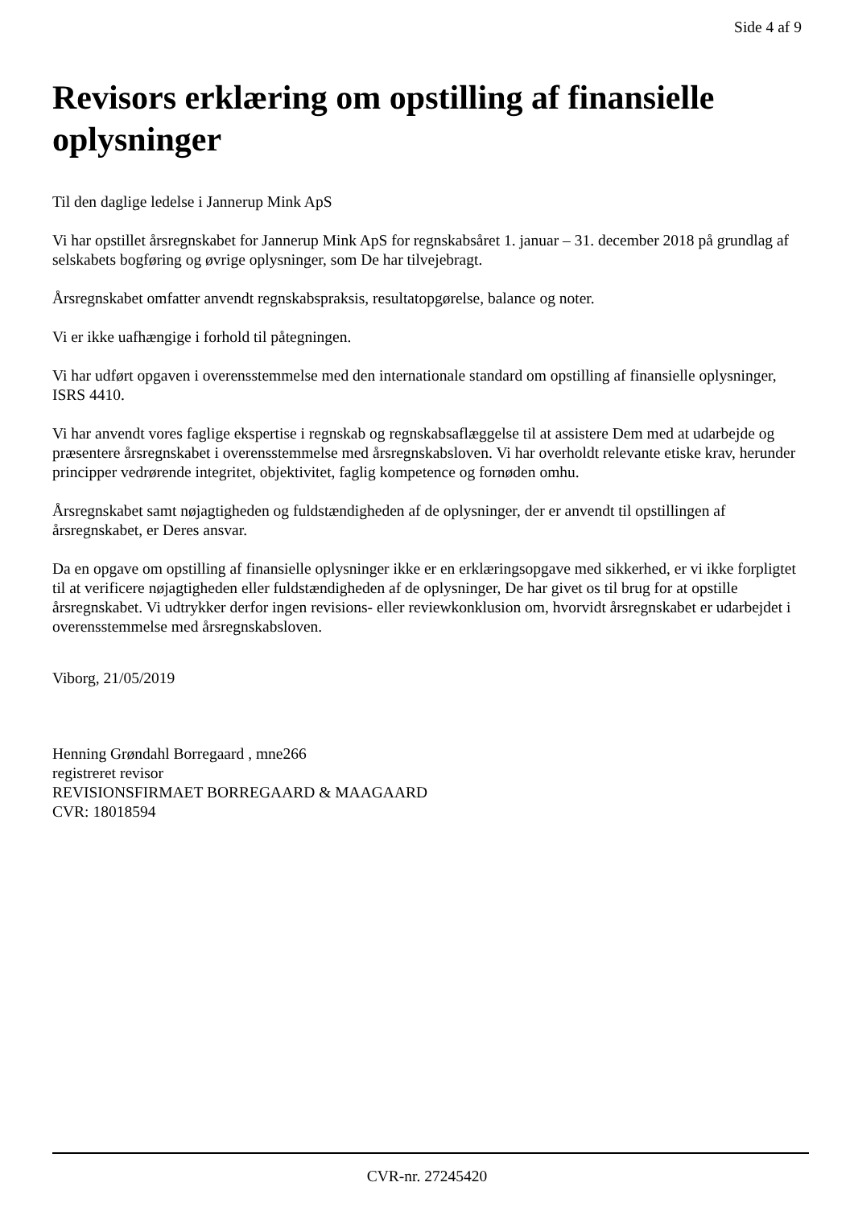Side 4 af 9
Revisors erklæring om opstilling af finansielle oplysninger
Til den daglige ledelse i Jannerup Mink ApS
Vi har opstillet årsregnskabet for Jannerup Mink ApS for regnskabsåret 1. januar – 31. december 2018 på grundlag af selskabets bogføring og øvrige oplysninger, som De har tilvejebragt.
Årsregnskabet omfatter anvendt regnskabspraksis, resultatopgørelse, balance og noter.
Vi er ikke uafhængige i forhold til påtegningen.
Vi har udført opgaven i overensstemmelse med den internationale standard om opstilling af finansielle oplysninger, ISRS 4410.
Vi har anvendt vores faglige ekspertise i regnskab og regnskabsaflæggelse til at assistere Dem med at udarbejde og præsentere årsregnskabet i overensstemmelse med årsregnskabsloven. Vi har overholdt relevante etiske krav, herunder principper vedrørende integritet, objektivitet, faglig kompetence og fornøden omhu.
Årsregnskabet samt nøjagtigheden og fuldstændigheden af de oplysninger, der er anvendt til opstillingen af årsregnskabet, er Deres ansvar.
Da en opgave om opstilling af finansielle oplysninger ikke er en erklæringsopgave med sikkerhed, er vi ikke forpligtet til at verificere nøjagtigheden eller fuldstændigheden af de oplysninger, De har givet os til brug for at opstille årsregnskabet. Vi udtrykker derfor ingen revisions- eller reviewkonklusion om, hvorvidt årsregnskabet er udarbejdet i overensstemmelse med årsregnskabsloven.
Viborg, 21/05/2019
Henning Grøndahl Borregaard , mne266
registreret revisor
REVISIONSFIRMAET BORREGAARD & MAAGAARD
CVR: 18018594
CVR-nr. 27245420